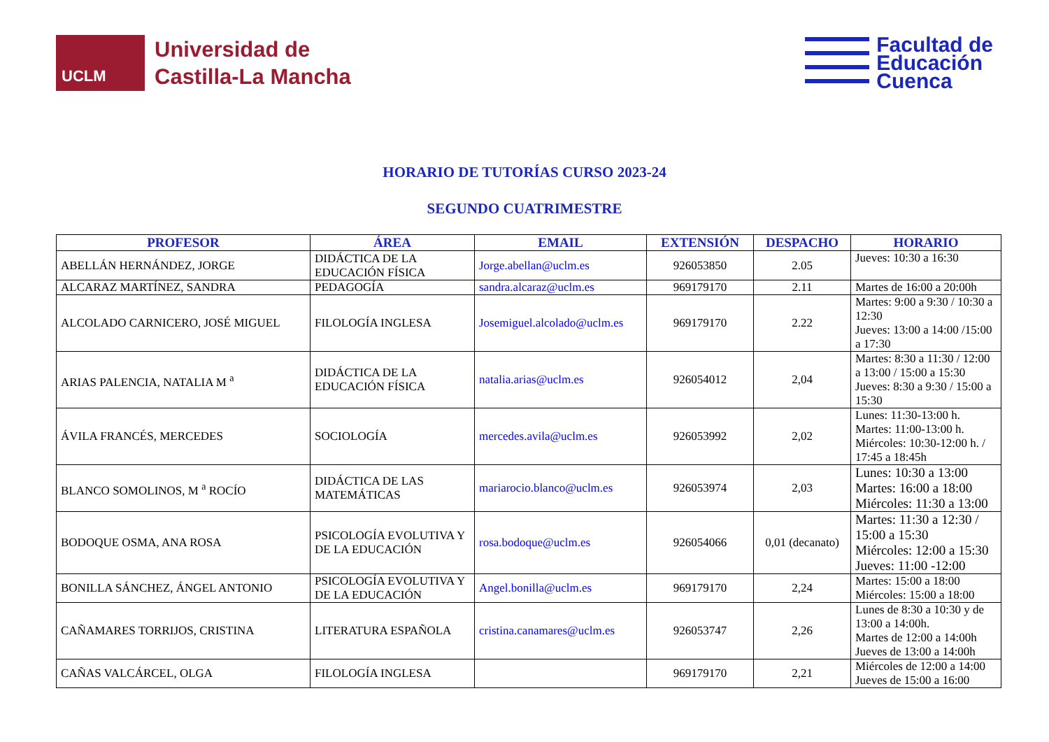UCLM
Universidad de
Castilla-La Mancha
Facultad de
Educación
Cuenca
HORARIO DE TUTORÍAS CURSO 2023-24
SEGUNDO CUATRIMESTRE
| PROFESOR | ÁREA | EMAIL | EXTENSIÓN | DESPACHO | HORARIO |
| --- | --- | --- | --- | --- | --- |
| ABELLÁN HERNÁNDEZ, JORGE | DIDÁCTICA DE LA EDUCACIÓN FÍSICA | Jorge.abellan@uclm.es | 926053850 | 2.05 | Jueves: 10:30 a 16:30 |
| ALCARAZ MARTÍNEZ, SANDRA | PEDAGOGÍA | sandra.alcaraz@uclm.es | 969179170 | 2.11 | Martes de 16:00 a 20:00h |
| ALCOLADO CARNICERO, JOSÉ MIGUEL | FILOLOGÍA INGLESA | Josemiguel.alcolado@uclm.es | 969179170 | 2.22 | Martes: 9:00 a 9:30 / 10:30 a 12:30 Jueves: 13:00 a 14:00 /15:00 a 17:30 |
| ARIAS PALENCIA, NATALIA M <sup>a</sup> | DIDÁCTICA DE LA EDUCACIÓN FÍSICA | natalia.arias@uclm.es | 926054012 | 2,04 | Martes: 8:30 a 11:30 / 12:00 a 13:00 / 15:00 a 15:30 Jueves: 8:30 a 9:30 / 15:00 a 15:30 |
| ÁVILA FRANCÉS, MERCEDES | SOCIOLOGÍA | mercedes.avila@uclm.es | 926053992 | 2,02 | Lunes: 11:30-13:00 h. Martes: 11:00-13:00 h. Miércoles: 10:30-12:00 h. / 17:45 a 18:45h |
| BLANCO SOMOLINOS, M <sup>a</sup> ROCÍO | DIDÁCTICA DE LAS MATEMÁTICAS | mariarocio.blanco@uclm.es | 926053974 | 2,03 | Lunes: 10:30 a 13:00 Martes: 16:00 a 18:00 Miércoles: 11:30 a 13:00 |
| BODOQUE OSMA, ANA ROSA | PSICOLOGÍA EVOLUTIVA Y DE LA EDUCACIÓN | rosa.bodoque@uclm.es | 926054066 | 0,01 (decanato) | Martes: 11:30 a 12:30 / 15:00 a 15:30 Miércoles: 12:00 a 15:30 Jueves: 11:00 -12:00 |
| BONILLA SÁNCHEZ, ÁNGEL ANTONIO | PSICOLOGÍA EVOLUTIVA Y DE LA EDUCACIÓN | Angel.bonilla@uclm.es | 969179170 | 2,24 | Martes: 15:00 a 18:00 Miércoles: 15:00 a 18:00 |
| CAÑAMARES TORRIJOS, CRISTINA | LITERATURA ESPAÑOLA | cristina.canamares@uclm.es | 926053747 | 2,26 | Lunes de 8:30 a 10:30 y de 13:00 a 14:00h. Martes de 12:00 a 14:00h Jueves de 13:00 a 14:00h |
| CAÑAS VALCÁRCEL, OLGA | FILOLOGÍA INGLESA | | 969179170 | 2,21 | Miércoles de 12:00 a 14:00 Jueves de 15:00 a 16:00 |